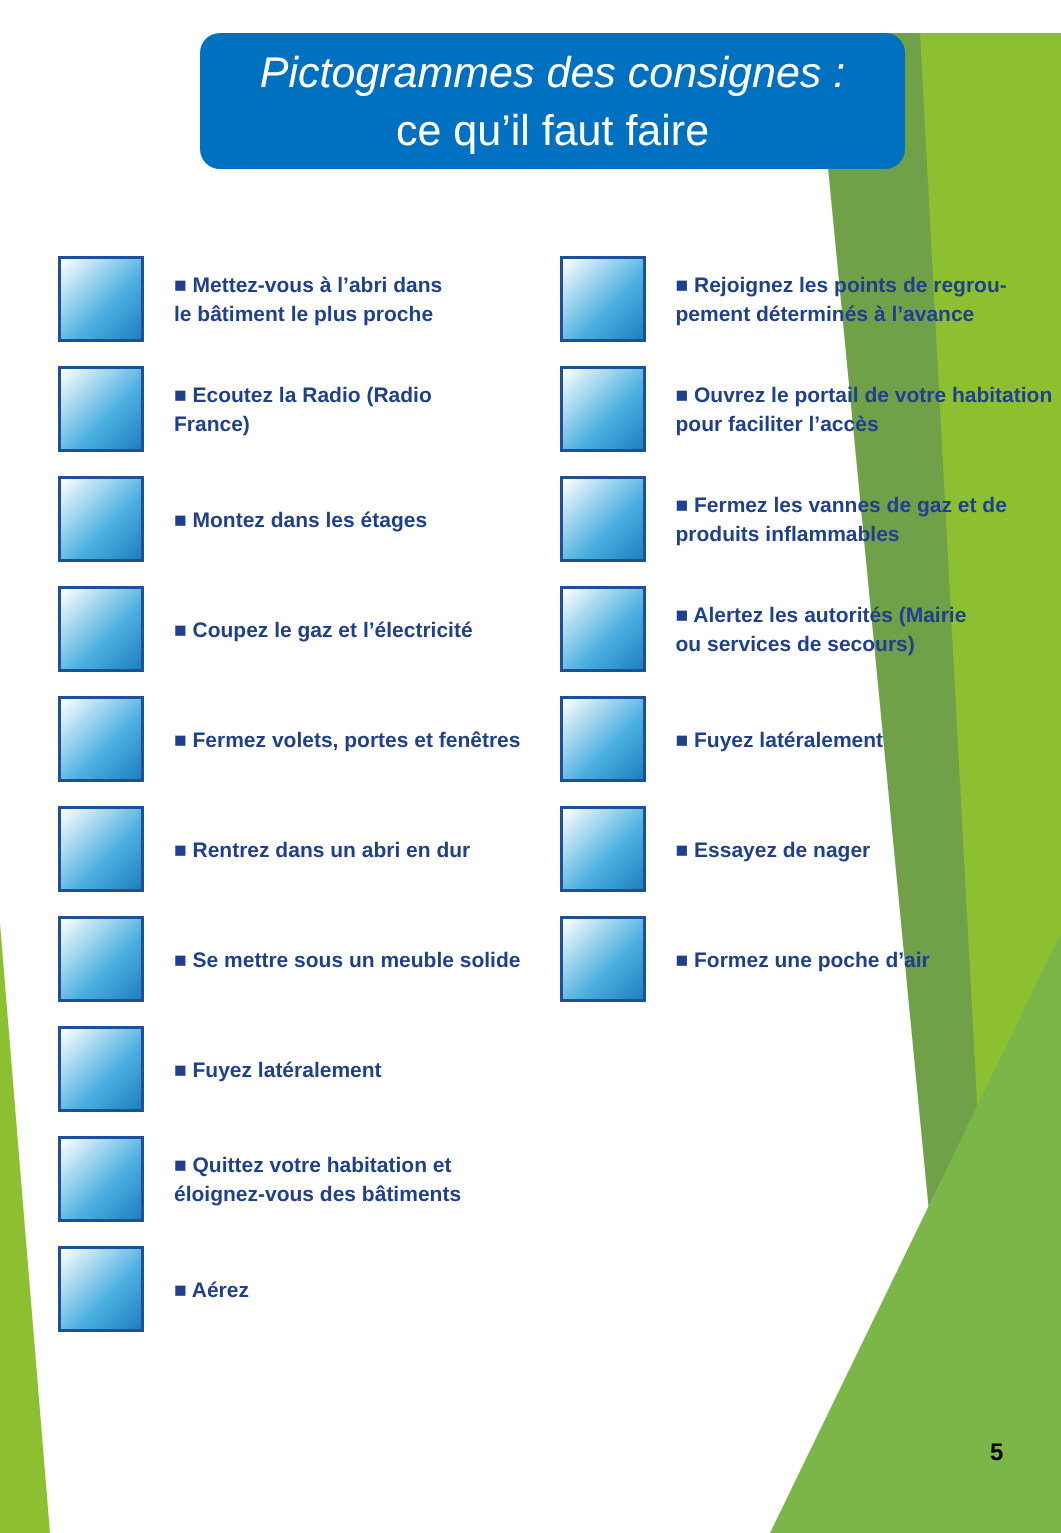Pictogrammes des consignes :
ce qu’il faut faire
■ Mettez-vous à l’abri dans
le bâtiment le plus proche
■ Ecoutez la Radio (Radio
France)
■ Montez dans les étages
■ Coupez le gaz et l’électricité
■ Fermez volets, portes et fenêtres
■ Rentrez dans un abri en dur
■ Se mettre sous un meuble solide
■ Fuyez latéralement
■ Quittez votre habitation et
éloignez-vous des bâtiments
■ Aérez
■ Rejoignez les points de regrou-
pement déterminés à l’avance
■ Ouvrez le portail de votre habitation
pour faciliter l’accès
■ Fermez les vannes de gaz et de
produits inflammables
■ Alertez les autorités (Mairie
ou services de secours)
■ Fuyez latéralement
■ Essayez de nager
■ Formez une poche d’air
5